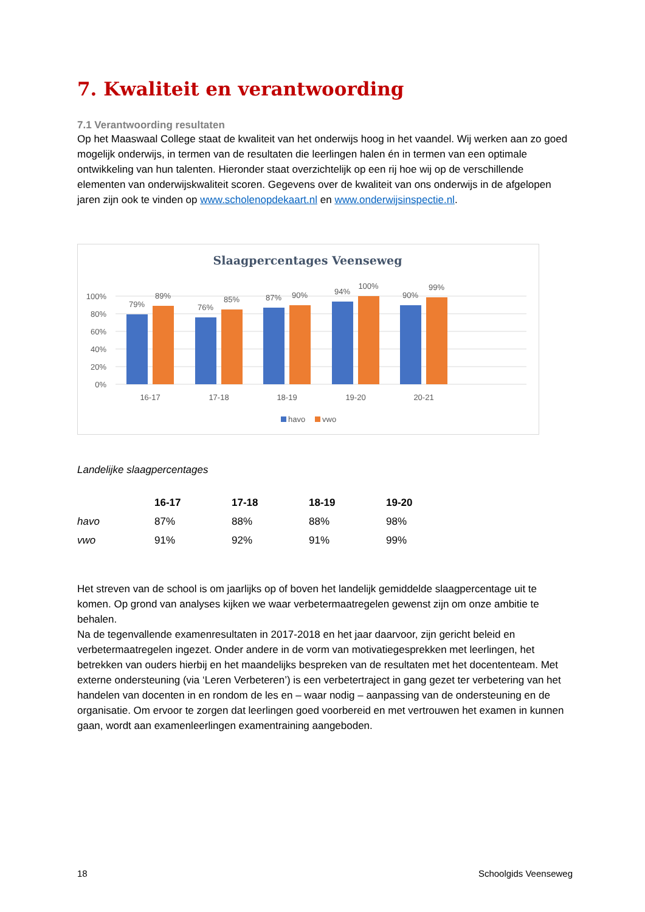7. Kwaliteit en verantwoording
7.1 Verantwoording resultaten
Op het Maaswaal College staat de kwaliteit van het onderwijs hoog in het vaandel. Wij werken aan zo goed mogelijk onderwijs, in termen van de resultaten die leerlingen halen én in termen van een optimale ontwikkeling van hun talenten. Hieronder staat overzichtelijk op een rij hoe wij op de verschillende elementen van onderwijskwaliteit scoren. Gegevens over de kwaliteit van ons onderwijs in de afgelopen jaren zijn ook te vinden op www.scholenopdekaart.nl en www.onderwijsinspectie.nl.
Slaagpercentages Veenseweg
100%
80%
60%
40%
20%
0%
79%
89%
76%
85%
87%
90%
94%
100%
90%
99%
16-17
17-18
18-19
19-20
20-21
havo
vwo
Landelijke slaagpercentages
| | 16-17 | 17-18 | 18-19 | 19-20 |
| havo | 87% | 88% | 88% | 98% |
| vwo | 91% | 92% | 91% | 99% |
Het streven van de school is om jaarlijks op of boven het landelijk gemiddelde slaagpercentage uit te komen. Op grond van analyses kijken we waar verbetermaatregelen gewenst zijn om onze ambitie te behalen.
Na de tegenvallende examenresultaten in 2017-2018 en het jaar daarvoor, zijn gericht beleid en verbetermaatregelen ingezet. Onder andere in de vorm van motivatiegesprekken met leerlingen, het betrekken van ouders hierbij en het maandelijks bespreken van de resultaten met het docententeam. Met externe ondersteuning (via ‘Leren Verbeteren’) is een verbetertraject in gang gezet ter verbetering van het handelen van docenten in en rondom de les en – waar nodig – aanpassing van de ondersteuning en de organisatie. Om ervoor te zorgen dat leerlingen goed voorbereid en met vertrouwen het examen in kunnen gaan, wordt aan examenleerlingen examentraining aangeboden.
18 Schoolgids Veenseweg